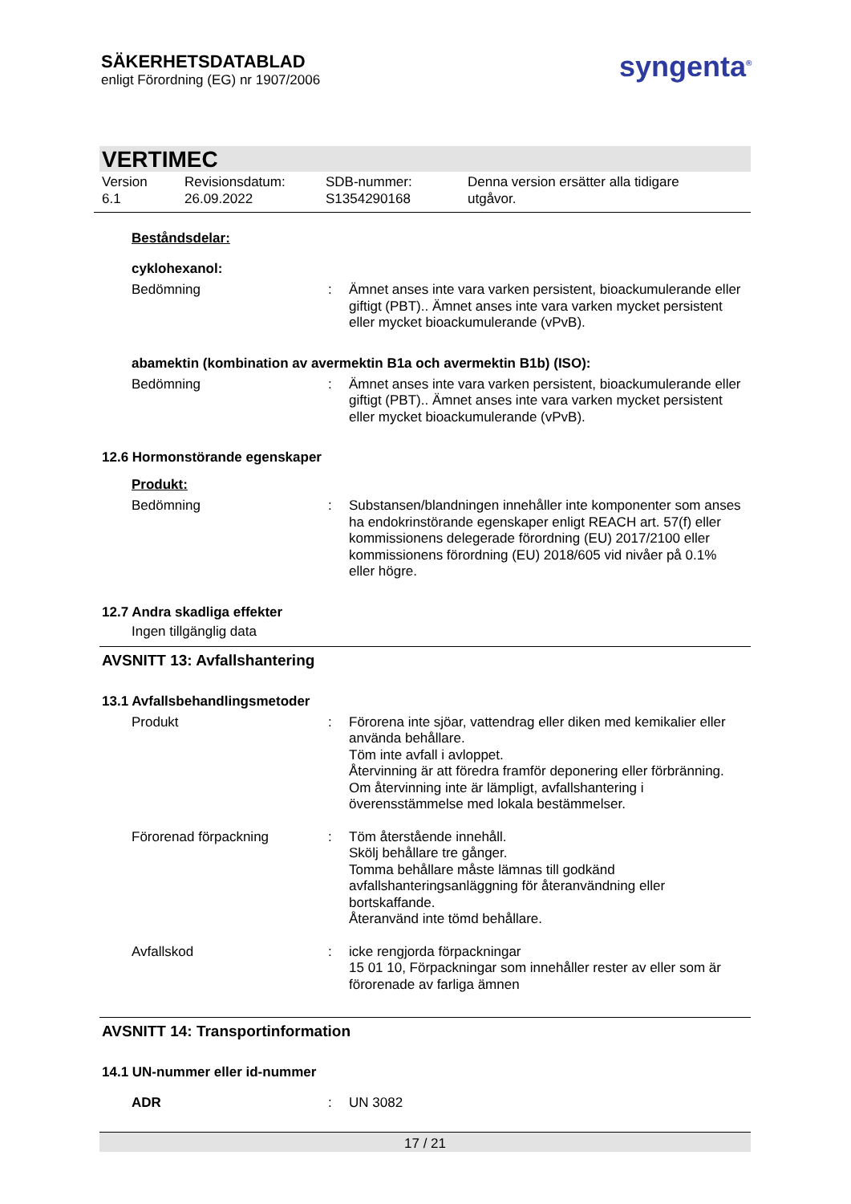SÄKERHETSDATABLAD
enligt Förordning (EG) nr 1907/2006
syngenta<sup>®</sup>
VERTIMEC
Version
6.1
Revisionsdatum:
26.09.2022
SDB-nummer:
S1354290168
Denna version ersätter alla tidigare
utgåvor.
Beståndsdelar:
cyklohexanol:
Bedömning : Ämnet anses inte vara varken persistent, bioackumulerande eller giftigt (PBT).. Ämnet anses inte vara varken mycket persistent eller mycket bioackumulerande (vPvB).
abamektin (kombination av avermektin B1a och avermektin B1b) (ISO):
Bedömning : Ämnet anses inte vara varken persistent, bioackumulerande eller giftigt (PBT).. Ämnet anses inte vara varken mycket persistent eller mycket bioackumulerande (vPvB).
12.6 Hormonstörande egenskaper
Produkt:
Bedömning : Substansen/blandningen innehåller inte komponenter som anses ha endokrinstörande egenskaper enligt REACH art. 57(f) eller kommissionens delegerade förordning (EU) 2017/2100 eller kommissionens förordning (EU) 2018/605 vid nivåer på 0.1% eller högre.
12.7 Andra skadliga effekter
Ingen tillgänglig data
AVSNITT 13: Avfallshantering
13.1 Avfallsbehandlingsmetoder
Produkt : Förorena inte sjöar, vattendrag eller diken med kemikalier eller använda behållare.
Töm inte avfall i avloppet.
Återvinning är att föredra framför deponering eller förbränning.
Om återvinning inte är lämpligt, avfallshantering i överensstämmelse med lokala bestämmelser.
Förorenad förpackning : Töm återstående innehåll.
Skölj behållare tre gånger.
Tomma behållare måste lämnas till godkänd avfallshanteringsanläggning för återanvändning eller bortskaffande.
Återanvänd inte tömd behållare.
Avfallskod : icke rengjorda förpackningar
15 01 10, Förpackningar som innehåller rester av eller som är förorenade av farliga ämnen
AVSNITT 14: Transportinformation
14.1 UN-nummer eller id-nummer
ADR : UN 3082
17 / 21